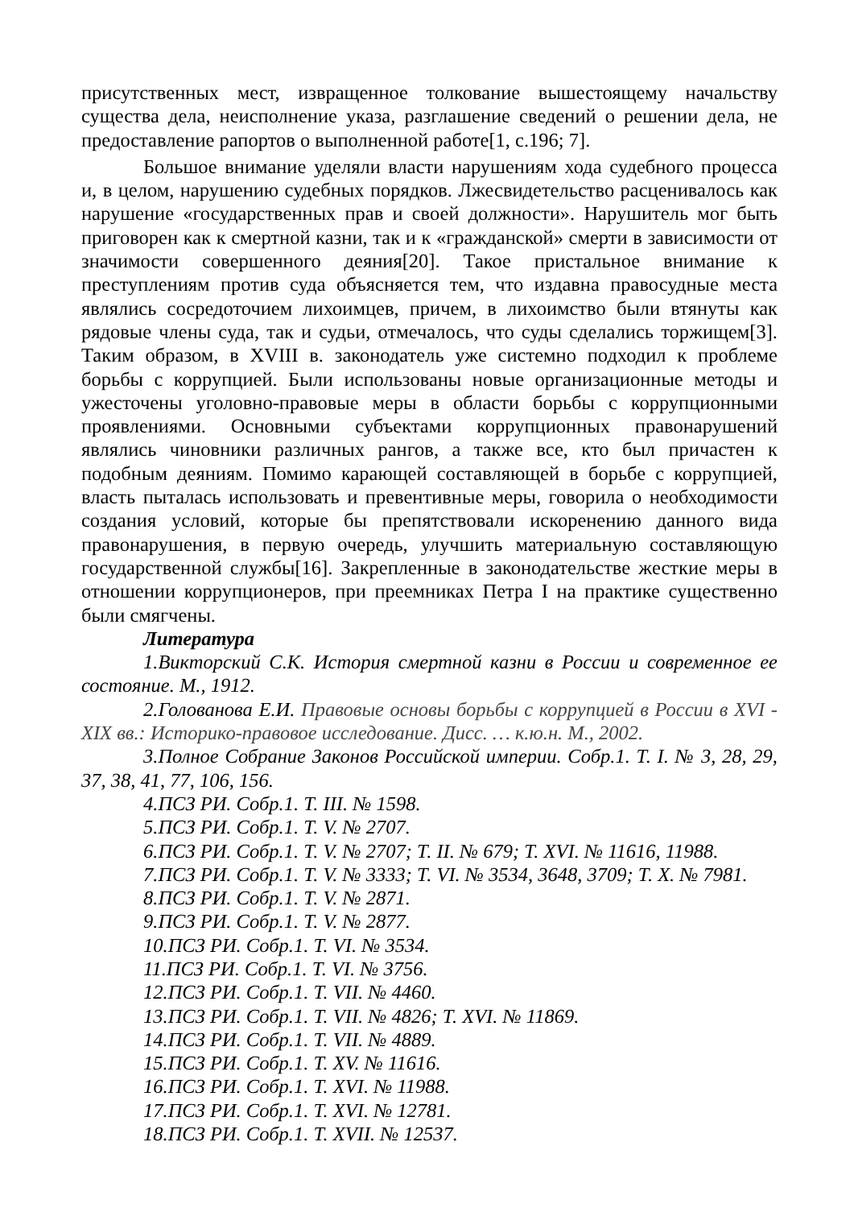присутственных мест, извращенное толкование вышестоящему начальству существа дела, неисполнение указа, разглашение сведений о решении дела, не предоставление рапортов о выполненной работе[1, с.196; 7].
Большое внимание уделяли власти нарушениям хода судебного процесса и, в целом, нарушению судебных порядков. Лжесвидетельство расценивалось как нарушение «государственных прав и своей должности». Нарушитель мог быть приговорен как к смертной казни, так и к «гражданской» смерти в зависимости от значимости совершенного деяния[20]. Такое пристальное внимание к преступлениям против суда объясняется тем, что издавна правосудные места являлись сосредоточием лихоимцев, причем, в лихоимство были втянуты как рядовые члены суда, так и судьи, отмечалось, что суды сделались торжищем[3]. Таким образом, в XVIII в. законодатель уже системно подходил к проблеме борьбы с коррупцией. Были использованы новые организационные методы и ужесточены уголовно-правовые меры в области борьбы с коррупционными проявлениями. Основными субъектами коррупционных правонарушений являлись чиновники различных рангов, а также все, кто был причастен к подобным деяниям. Помимо карающей составляющей в борьбе с коррупцией, власть пыталась использовать и превентивные меры, говорила о необходимости создания условий, которые бы препятствовали искоренению данного вида правонарушения, в первую очередь, улучшить материальную составляющую государственной службы[16]. Закрепленные в законодательстве жесткие меры в отношении коррупционеров, при преемниках Петра I на практике существенно были смягчены.
Литература
1.Викторский С.К. История смертной казни в России и современное ее состояние. М., 1912.
2.Голованова Е.И. Правовые основы борьбы с коррупцией в России в XVI - XIX вв.: Историко-правовое исследование. Дисс. … к.ю.н. М., 2002.
3.Полное Собрание Законов Российской империи. Собр.1. Т. I. № 3, 28, 29, 37, 38, 41, 77, 106, 156.
4.ПСЗ РИ. Собр.1. Т. III. № 1598.
5.ПСЗ РИ. Собр.1. Т. V. № 2707.
6.ПСЗ РИ. Собр.1. Т. V. № 2707; Т. II. № 679; Т. XVI. № 11616, 11988.
7.ПСЗ РИ. Собр.1. Т. V. № 3333; Т. VI. № 3534, 3648, 3709; Т. X. № 7981.
8.ПСЗ РИ. Собр.1. Т. V. № 2871.
9.ПСЗ РИ. Собр.1. Т. V. № 2877.
10.ПСЗ РИ. Собр.1. Т. VI. № 3534.
11.ПСЗ РИ. Собр.1. Т. VI. № 3756.
12.ПСЗ РИ. Собр.1. Т. VII. № 4460.
13.ПСЗ РИ. Собр.1. Т. VII. № 4826; Т. XVI. № 11869.
14.ПСЗ РИ. Собр.1. Т. VII. № 4889.
15.ПСЗ РИ. Собр.1. Т. XV. № 11616.
16.ПСЗ РИ. Собр.1. Т. XVI. № 11988.
17.ПСЗ РИ. Собр.1. Т. XVI. № 12781.
18.ПСЗ РИ. Собр.1. Т. XVII. № 12537.